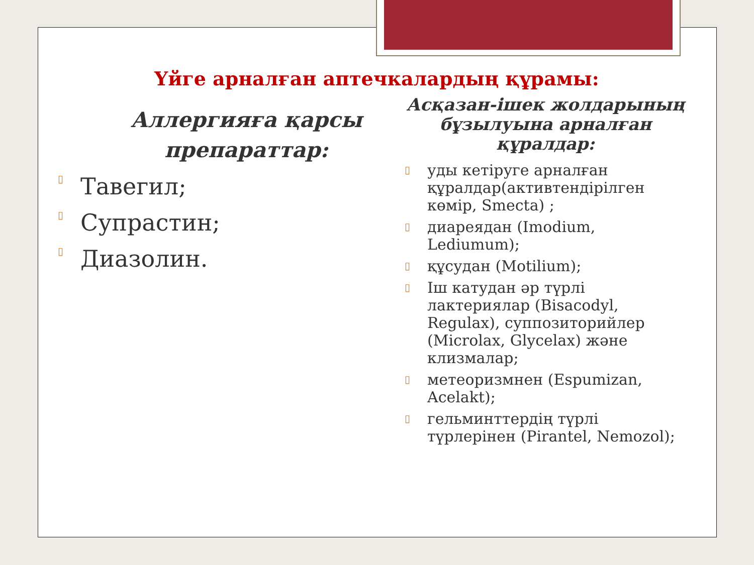Үйге арналған аптечкалардың құрамы:
Аллергияға қарсы препараттар:
▯ Тавегил;
▯ Супрастин;
▯ Диазолин.
Асқазан-ішек жолдарының бұзылуына арналған құралдар:
▯
уды кетіруге арналған құралдар(активтендірілген көмір, Smecta) ;
▯
диареядан (Imodium, Lediumum);
▯
құсудан (Motilium);
▯
Іш катудан әр түрлі лактериялар (Bisacodyl, Regulax), суппозиторийлер (Microlax, Glycelax) және клизмалар;
▯
метеоризмнен (Espumizan, Acelakt);
▯
гельминттердің түрлі түрлерінен (Pirantel, Nemozol);